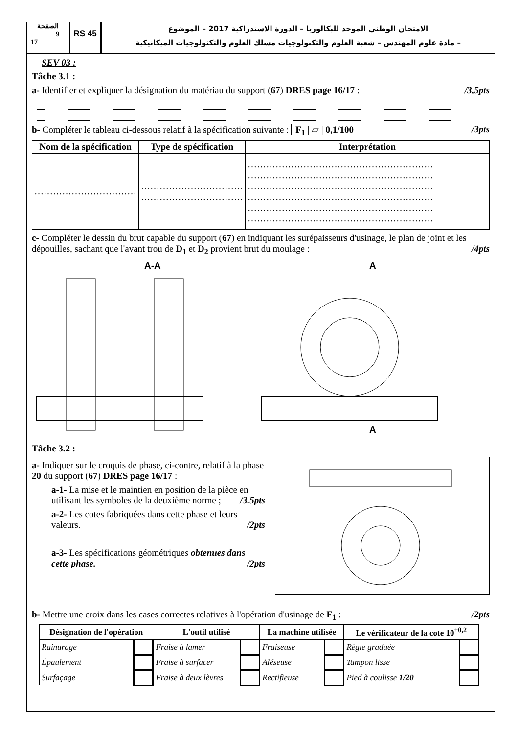الصفحة
9
17
RS 45
الامتحان الوطني الموحد للبكالوريا – الدورة الاستدراكية 2017 – الموضوع
– مادة علوم المهندس – شعبة العلوم والتكنولوجيات مسلك العلوم والتكنولوجيات الميكانيكية
SEV 03 :
Tâche 3.1 :
a- Identifier et expliquer la désignation du matériau du support (67) DRES page 16/17 : /3,5pts
b- Compléter le tableau ci-dessous relatif à la spécification suivante : F<sub>1</sub> | ▱ | 0,1/100 /3pts
| Nom de la spécification | Type de spécification | Interprétation |
| --- | --- | --- |
| …………………………… | …………………………… …………………………… | …………………………………………………… …………………………………………………… …………………………………………………… …………………………………………………… …………………………………………………… …………………………………………………… |
c- Compléter le dessin du brut capable du support (67) en indiquant les surépaisseurs d'usinage, le plan de joint et les dépouilles, sachant que l'avant trou de D<sub>1</sub> et D<sub>2</sub> provient brut du moulage : /4pts
A-A
A
A
Tâche 3.2 :
a- Indiquer sur le croquis de phase, ci-contre, relatif à la phase 20 du support (67) DRES page 16/17 :
a-1- La mise et le maintien en position de la pièce en utilisant les symboles de la deuxième norme ; /3.5pts
a-2- Les cotes fabriquées dans cette phase et leurs valeurs. /2pts
a-3- Les spécifications géométriques obtenues dans cette phase. /2pts
b- Mettre une croix dans les cases correctes relatives à l'opération d'usinage de F<sub>1</sub> : /2pts
| Désignation de l'opération | | L'outil utilisé | | La machine utilisée | | Le vérificateur de la cote 10<sup>±0,2</sup> | |
| --- | --- | --- | --- | --- | --- | --- | --- |
| Rainurage | | Fraise à lamer | | Fraiseuse | | Règle graduée | |
| Épaulement | | Fraise à surfacer | | Aléseuse | | Tampon lisse | |
| Surfaçage | | Fraise à deux lèvres | | Rectifieuse | | Pied à coulisse 1/20 | |